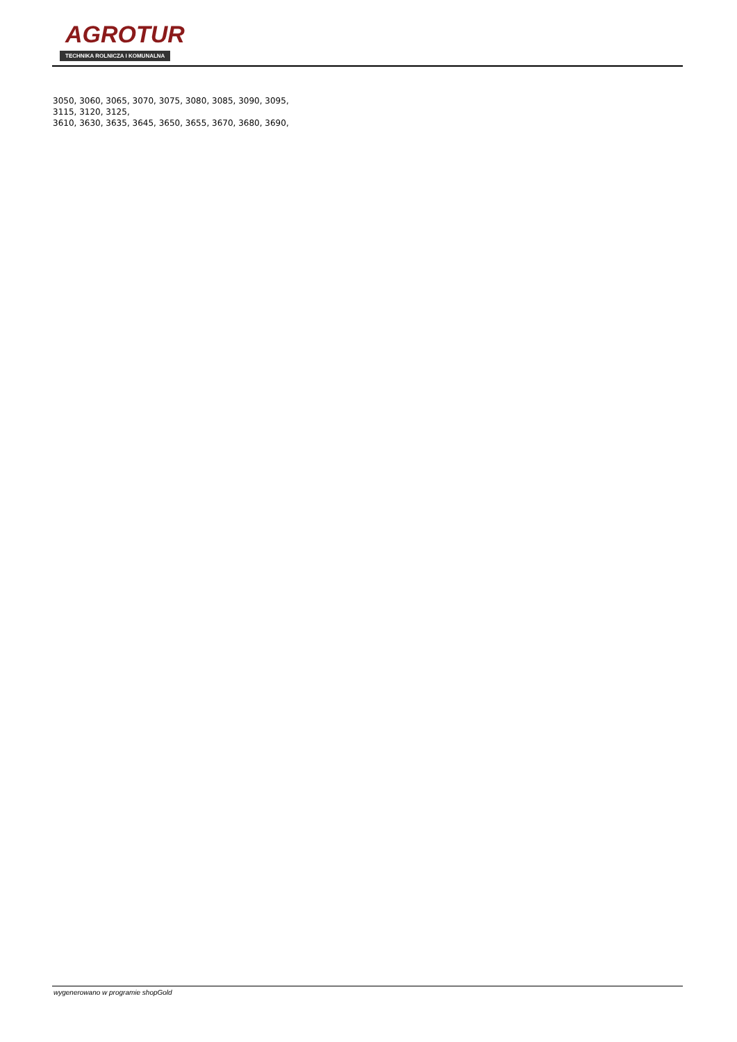AGROTUR
TECHNIKA ROLNICZA I KOMUNALNA
3050, 3060, 3065, 3070, 3075, 3080, 3085, 3090, 3095,
3115, 3120, 3125,
3610, 3630, 3635, 3645, 3650, 3655, 3670, 3680, 3690,
wygenerowano w programie shopGold